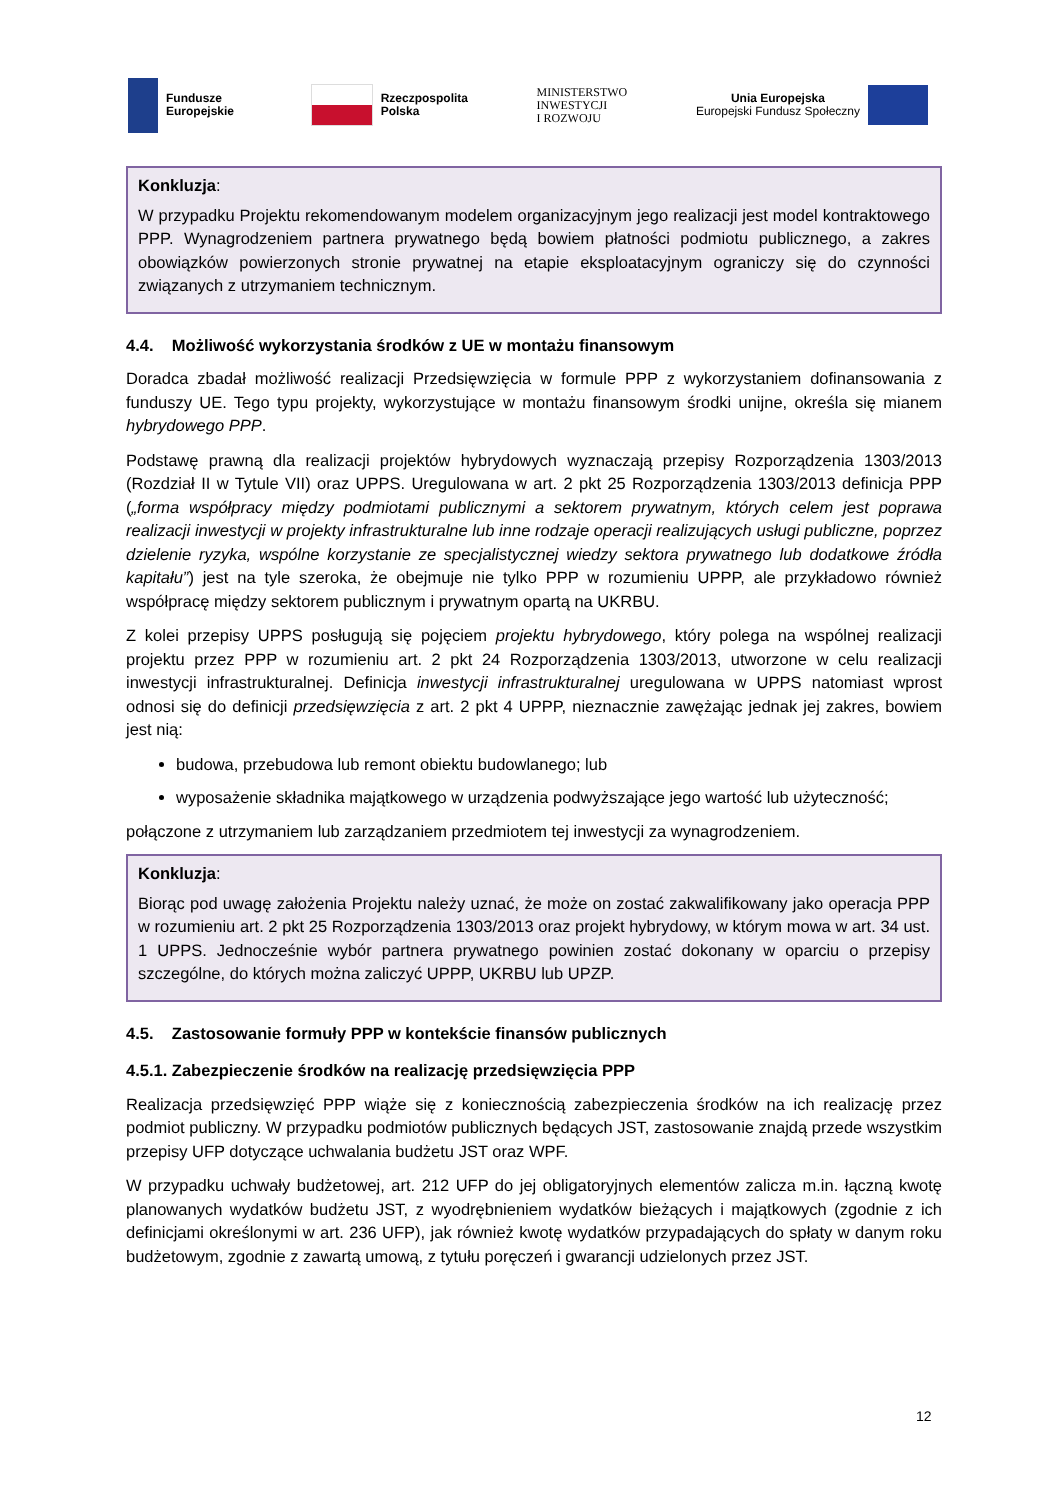Fundusze
Europejskie
Rzeczpospolita
Polska
MINISTERSTWO
INWESTYCJI
I ROZWOJU
Unia Europejska
Europejski Fundusz Społeczny
Konkluzja:
W przypadku Projektu rekomendowanym modelem organizacyjnym jego realizacji jest model kontraktowego PPP. Wynagrodzeniem partnera prywatnego będą bowiem płatności podmiotu publicznego, a zakres obowiązków powierzonych stronie prywatnej na etapie eksploatacyjnym ograniczy się do czynności związanych z utrzymaniem technicznym.
4.4. Możliwość wykorzystania środków z UE w montażu finansowym
Doradca zbadał możliwość realizacji Przedsięwzięcia w formule PPP z wykorzystaniem dofinansowania z funduszy UE. Tego typu projekty, wykorzystujące w montażu finansowym środki unijne, określa się mianem hybrydowego PPP.
Podstawę prawną dla realizacji projektów hybrydowych wyznaczają przepisy Rozporządzenia 1303/2013 (Rozdział II w Tytule VII) oraz UPPS. Uregulowana w art. 2 pkt 25 Rozporządzenia 1303/2013 definicja PPP („forma współpracy między podmiotami publicznymi a sektorem prywatnym, których celem jest poprawa realizacji inwestycji w projekty infrastrukturalne lub inne rodzaje operacji realizujących usługi publiczne, poprzez dzielenie ryzyka, wspólne korzystanie ze specjalistycznej wiedzy sektora prywatnego lub dodatkowe źródła kapitału”) jest na tyle szeroka, że obejmuje nie tylko PPP w rozumieniu UPPP, ale przykładowo również współpracę między sektorem publicznym i prywatnym opartą na UKRBU.
Z kolei przepisy UPPS posługują się pojęciem projektu hybrydowego, który polega na wspólnej realizacji projektu przez PPP w rozumieniu art. 2 pkt 24 Rozporządzenia 1303/2013, utworzone w celu realizacji inwestycji infrastrukturalnej. Definicja inwestycji infrastrukturalnej uregulowana w UPPS natomiast wprost odnosi się do definicji przedsięwzięcia z art. 2 pkt 4 UPPP, nieznacznie zawężając jednak jej zakres, bowiem jest nią:
budowa, przebudowa lub remont obiektu budowlanego; lub
wyposażenie składnika majątkowego w urządzenia podwyższające jego wartość lub użyteczność;
połączone z utrzymaniem lub zarządzaniem przedmiotem tej inwestycji za wynagrodzeniem.
Konkluzja:
Biorąc pod uwagę założenia Projektu należy uznać, że może on zostać zakwalifikowany jako operacja PPP w rozumieniu art. 2 pkt 25 Rozporządzenia 1303/2013 oraz projekt hybrydowy, w którym mowa w art. 34 ust. 1 UPPS. Jednocześnie wybór partnera prywatnego powinien zostać dokonany w oparciu o przepisy szczególne, do których można zaliczyć UPPP, UKRBU lub UPZP.
4.5. Zastosowanie formuły PPP w kontekście finansów publicznych
4.5.1. Zabezpieczenie środków na realizację przedsięwzięcia PPP
Realizacja przedsięwzięć PPP wiąże się z koniecznością zabezpieczenia środków na ich realizację przez podmiot publiczny. W przypadku podmiotów publicznych będących JST, zastosowanie znajdą przede wszystkim przepisy UFP dotyczące uchwalania budżetu JST oraz WPF.
W przypadku uchwały budżetowej, art. 212 UFP do jej obligatoryjnych elementów zalicza m.in. łączną kwotę planowanych wydatków budżetu JST, z wyodrębnieniem wydatków bieżących i majątkowych (zgodnie z ich definicjami określonymi w art. 236 UFP), jak również kwotę wydatków przypadających do spłaty w danym roku budżetowym, zgodnie z zawartą umową, z tytułu poręczeń i gwarancji udzielonych przez JST.
12